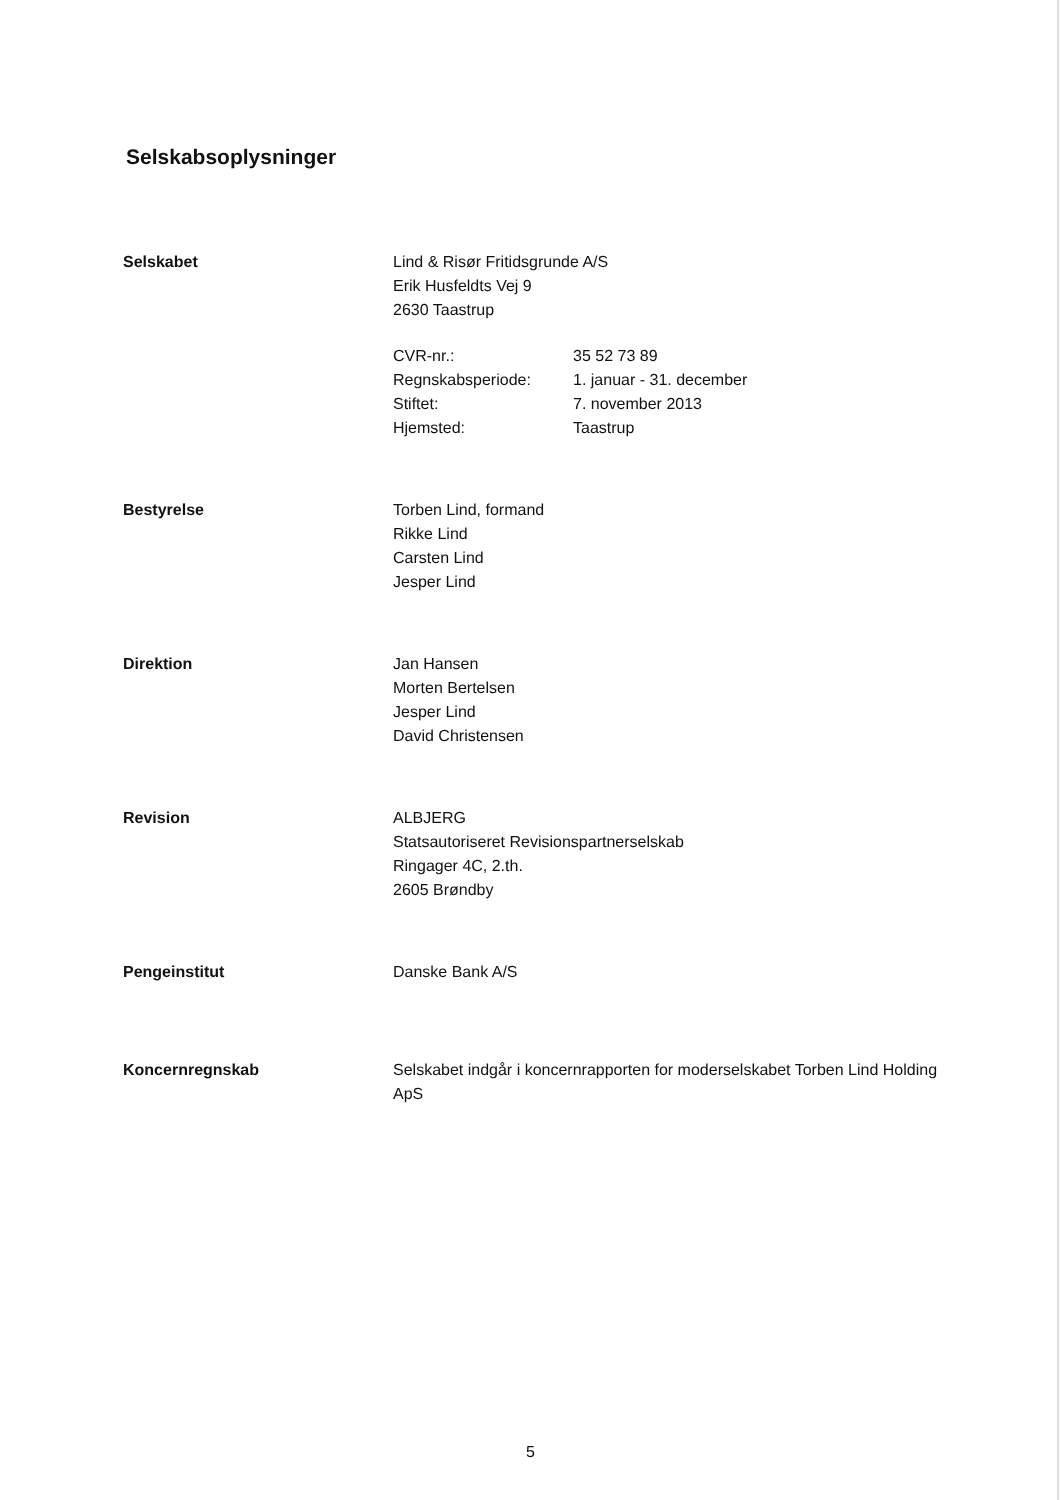Selskabsoplysninger
Selskabet Lind & Risør Fritidsgrunde A/S
Erik Husfeldts Vej 9
2630 Taastrup
CVR-nr.: 35 52 73 89 Regnskabsperiode: 1. januar - 31. december Stiftet: 7. november 2013 Hjemsted: Taastrup
Bestyrelse Torben Lind, formand
Rikke Lind
Carsten Lind
Jesper Lind
Direktion Jan Hansen
Morten Bertelsen
Jesper Lind
David Christensen
Revision ALBJERG
Statsautoriseret Revisionspartnerselskab
Ringager 4C, 2.th.
2605 Brøndby
Pengeinstitut Danske Bank A/S
Koncernregnskab Selskabet indgår i koncernrapporten for moderselskabet Torben Lind Holding ApS
5